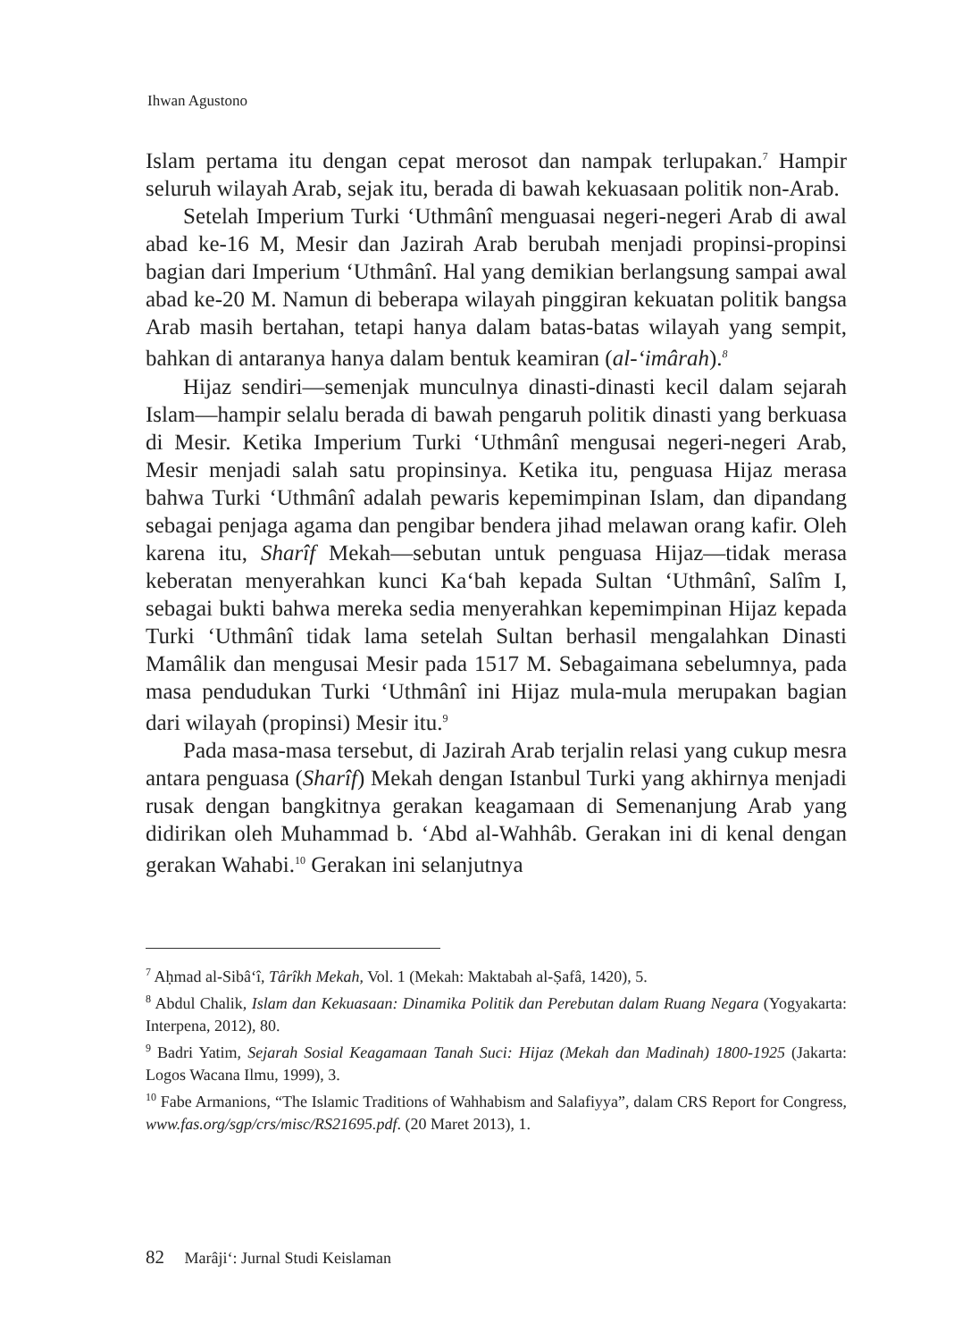Ihwan Agustono
Islam pertama itu dengan cepat merosot dan nampak terlupakan.<sup>7</sup> Hampir seluruh wilayah Arab, sejak itu, berada di bawah kekuasaan politik non-Arab.
Setelah Imperium Turki ‘Uthmânî menguasai negeri-negeri Arab di awal abad ke-16 M, Mesir dan Jazirah Arab berubah menjadi propinsi-propinsi bagian dari Imperium ‘Uthmânî. Hal yang demikian berlangsung sampai awal abad ke-20 M. Namun di beberapa wilayah pinggiran kekuatan politik bangsa Arab masih bertahan, tetapi hanya dalam batas-batas wilayah yang sempit, bahkan di antaranya hanya dalam bentuk keamiran (al-‘imârah).<sup>8</sup>
Hijaz sendiri—semenjak munculnya dinasti-dinasti kecil dalam sejarah Islam—hampir selalu berada di bawah pengaruh politik dinasti yang berkuasa di Mesir. Ketika Imperium Turki ‘Uthmânî mengusai negeri-negeri Arab, Mesir menjadi salah satu propinsinya. Ketika itu, penguasa Hijaz merasa bahwa Turki ‘Uthmânî adalah pewaris kepemimpinan Islam, dan dipandang sebagai penjaga agama dan pengibar bendera jihad melawan orang kafir. Oleh karena itu, Sharîf Mekah—sebutan untuk penguasa Hijaz—tidak merasa keberatan menyerahkan kunci Ka‘bah kepada Sultan ‘Uthmânî, Salîm I, sebagai bukti bahwa mereka sedia menyerahkan kepemimpinan Hijaz kepada Turki ‘Uthmânî tidak lama setelah Sultan berhasil mengalahkan Dinasti Mamâlik dan mengusai Mesir pada 1517 M. Sebagaimana sebelumnya, pada masa pendudukan Turki ‘Uthmânî ini Hijaz mula-mula merupakan bagian dari wilayah (propinsi) Mesir itu.<sup>9</sup>
Pada masa-masa tersebut, di Jazirah Arab terjalin relasi yang cukup mesra antara penguasa (Sharîf) Mekah dengan Istanbul Turki yang akhirnya menjadi rusak dengan bangkitnya gerakan keagamaan di Semenanjung Arab yang didirikan oleh Muhammad b. ‘Abd al-Wahhâb. Gerakan ini di kenal dengan gerakan Wahabi.<sup>10</sup> Gerakan ini selanjutnya
<sup>7</sup> Aḥmad al-Sibâ‘î, Târîkh Mekah, Vol. 1 (Mekah: Maktabah al-Ṣafâ, 1420), 5.
<sup>8</sup> Abdul Chalik, Islam dan Kekuasaan: Dinamika Politik dan Perebutan dalam Ruang Negara (Yogyakarta: Interpena, 2012), 80.
<sup>9</sup> Badri Yatim, Sejarah Sosial Keagamaan Tanah Suci: Hijaz (Mekah dan Madinah) 1800-1925 (Jakarta: Logos Wacana Ilmu, 1999), 3.
<sup>10</sup> Fabe Armanions, “The Islamic Traditions of Wahhabism and Salafiyya”, dalam CRS Report for Congress, www.fas.org/sgp/crs/misc/RS21695.pdf. (20 Maret 2013), 1.
82 Marâji‘: Jurnal Studi Keislaman